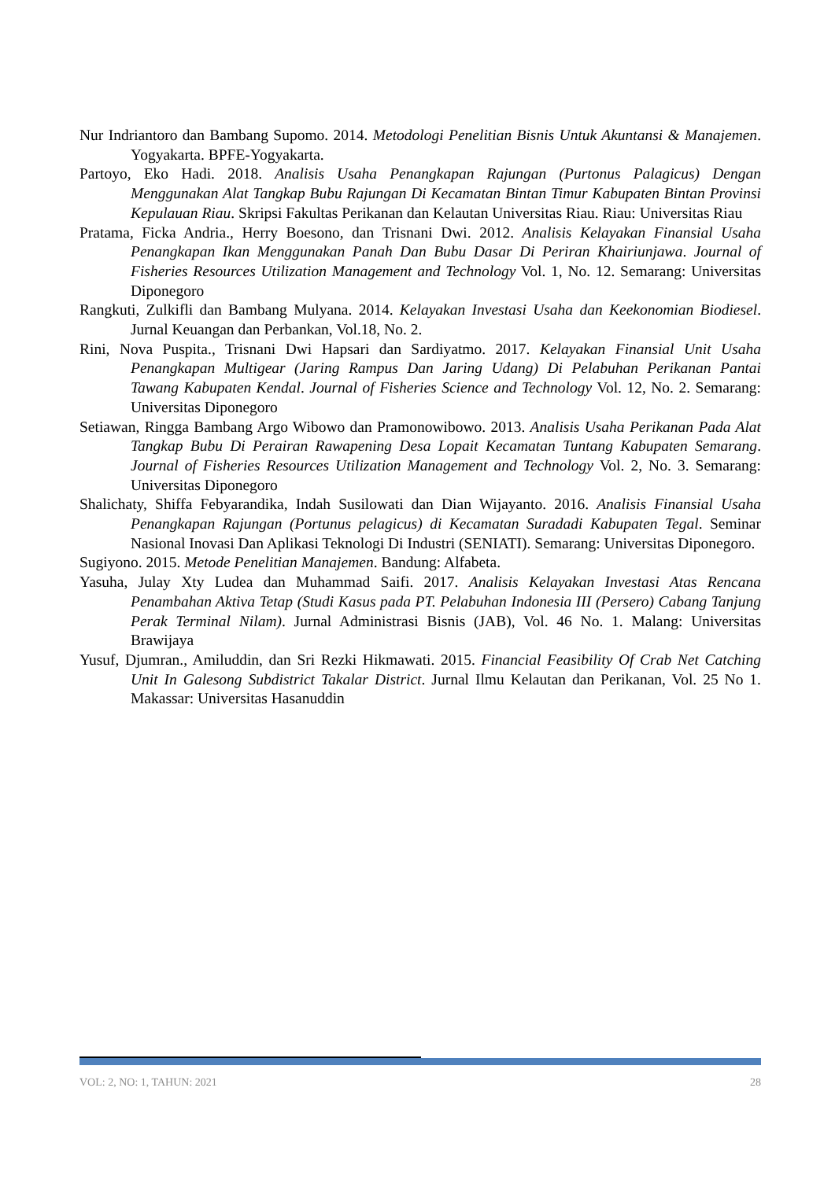Nur Indriantoro dan Bambang Supomo. 2014. Metodologi Penelitian Bisnis Untuk Akuntansi & Manajemen. Yogyakarta. BPFE-Yogyakarta.
Partoyo, Eko Hadi. 2018. Analisis Usaha Penangkapan Rajungan (Purtonus Palagicus) Dengan Menggunakan Alat Tangkap Bubu Rajungan Di Kecamatan Bintan Timur Kabupaten Bintan Provinsi Kepulauan Riau. Skripsi Fakultas Perikanan dan Kelautan Universitas Riau. Riau: Universitas Riau
Pratama, Ficka Andria., Herry Boesono, dan Trisnani Dwi. 2012. Analisis Kelayakan Finansial Usaha Penangkapan Ikan Menggunakan Panah Dan Bubu Dasar Di Periran Khairiunjawa. Journal of Fisheries Resources Utilization Management and Technology Vol. 1, No. 12. Semarang: Universitas Diponegoro
Rangkuti, Zulkifli dan Bambang Mulyana. 2014. Kelayakan Investasi Usaha dan Keekonomian Biodiesel. Jurnal Keuangan dan Perbankan, Vol.18, No. 2.
Rini, Nova Puspita., Trisnani Dwi Hapsari dan Sardiyatmo. 2017. Kelayakan Finansial Unit Usaha Penangkapan Multigear (Jaring Rampus Dan Jaring Udang) Di Pelabuhan Perikanan Pantai Tawang Kabupaten Kendal. Journal of Fisheries Science and Technology Vol. 12, No. 2. Semarang: Universitas Diponegoro
Setiawan, Ringga Bambang Argo Wibowo dan Pramonowibowo. 2013. Analisis Usaha Perikanan Pada Alat Tangkap Bubu Di Perairan Rawapening Desa Lopait Kecamatan Tuntang Kabupaten Semarang. Journal of Fisheries Resources Utilization Management and Technology Vol. 2, No. 3. Semarang: Universitas Diponegoro
Shalichaty, Shiffa Febyarandika, Indah Susilowati dan Dian Wijayanto. 2016. Analisis Finansial Usaha Penangkapan Rajungan (Portunus pelagicus) di Kecamatan Suradadi Kabupaten Tegal. Seminar Nasional Inovasi Dan Aplikasi Teknologi Di Industri (SENIATI). Semarang: Universitas Diponegoro.
Sugiyono. 2015. Metode Penelitian Manajemen. Bandung: Alfabeta.
Yasuha, Julay Xty Ludea dan Muhammad Saifi. 2017. Analisis Kelayakan Investasi Atas Rencana Penambahan Aktiva Tetap (Studi Kasus pada PT. Pelabuhan Indonesia III (Persero) Cabang Tanjung Perak Terminal Nilam). Jurnal Administrasi Bisnis (JAB), Vol. 46 No. 1. Malang: Universitas Brawijaya
Yusuf, Djumran., Amiluddin, dan Sri Rezki Hikmawati. 2015. Financial Feasibility Of Crab Net Catching Unit In Galesong Subdistrict Takalar District. Jurnal Ilmu Kelautan dan Perikanan, Vol. 25 No 1. Makassar: Universitas Hasanuddin
VOL: 2, NO: 1, TAHUN: 2021 28